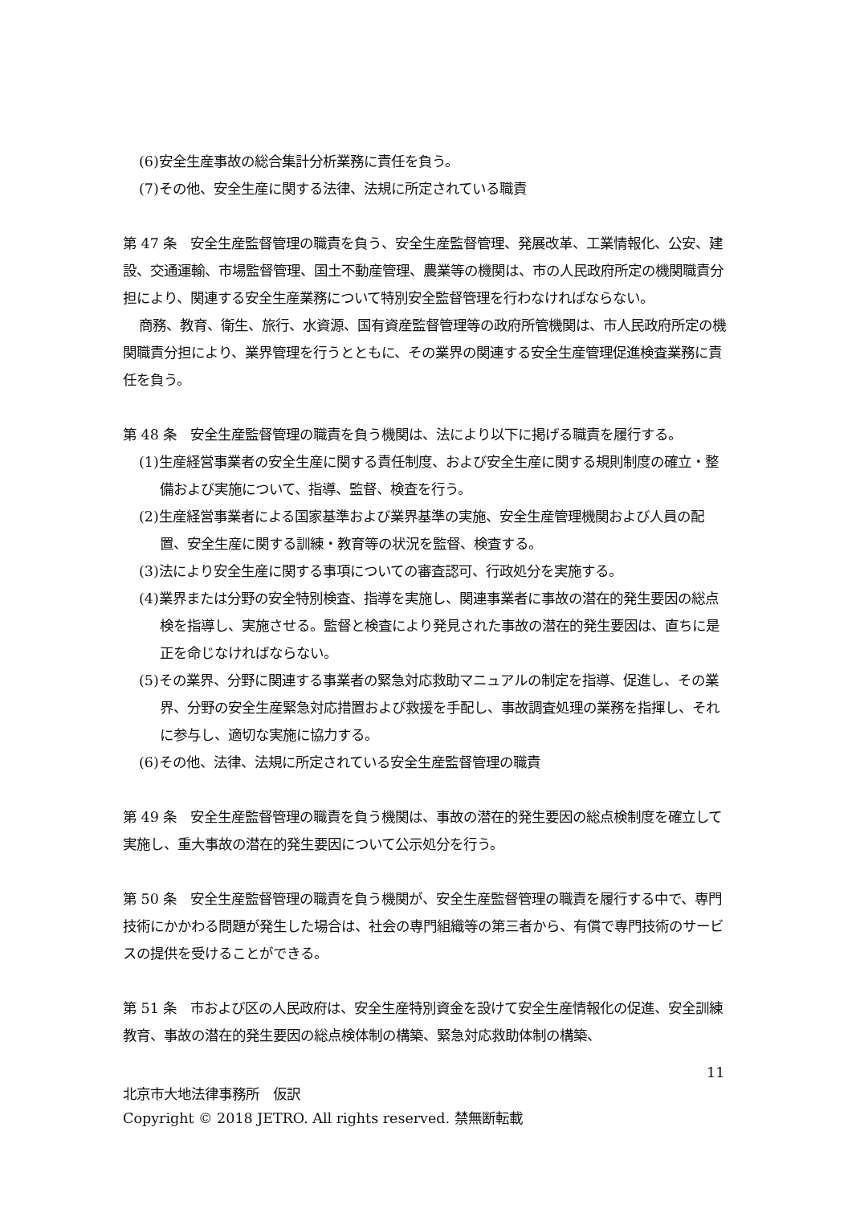(6)安全生産事故の総合集計分析業務に責任を負う。
(7)その他、安全生産に関する法律、法規に所定されている職責
第 47 条　安全生産監督管理の職責を負う、安全生産監督管理、発展改革、工業情報化、公安、建設、交通運輸、市場監督管理、国土不動産管理、農業等の機関は、市の人民政府所定の機関職責分担により、関連する安全生産業務について特別安全監督管理を行わなければならない。
商務、教育、衛生、旅行、水資源、国有資産監督管理等の政府所管機関は、市人民政府所定の機関職責分担により、業界管理を行うとともに、その業界の関連する安全生産管理促進検査業務に責任を負う。
第 48 条　安全生産監督管理の職責を負う機関は、法により以下に掲げる職責を履行する。
(1)生産経営事業者の安全生産に関する責任制度、および安全生産に関する規則制度の確立・整備および実施について、指導、監督、検査を行う。
(2)生産経営事業者による国家基準および業界基準の実施、安全生産管理機関および人員の配置、安全生産に関する訓練・教育等の状況を監督、検査する。
(3)法により安全生産に関する事項についての審査認可、行政処分を実施する。
(4)業界または分野の安全特別検査、指導を実施し、関連事業者に事故の潜在的発生要因の総点検を指導し、実施させる。監督と検査により発見された事故の潜在的発生要因は、直ちに是正を命じなければならない。
(5)その業界、分野に関連する事業者の緊急対応救助マニュアルの制定を指導、促進し、その業界、分野の安全生産緊急対応措置および救援を手配し、事故調査処理の業務を指揮し、それに参与し、適切な実施に協力する。
(6)その他、法律、法規に所定されている安全生産監督管理の職責
第 49 条　安全生産監督管理の職責を負う機関は、事故の潜在的発生要因の総点検制度を確立して実施し、重大事故の潜在的発生要因について公示処分を行う。
第 50 条　安全生産監督管理の職責を負う機関が、安全生産監督管理の職責を履行する中で、専門技術にかかわる問題が発生した場合は、社会の専門組織等の第三者から、有償で専門技術のサービスの提供を受けることができる。
第 51 条　市および区の人民政府は、安全生産特別資金を設けて安全生産情報化の促進、安全訓練教育、事故の潜在的発生要因の総点検体制の構築、緊急対応救助体制の構築、
11
北京市大地法律事務所　仮訳
Copyright © 2018 JETRO. All rights reserved. 禁無断転載